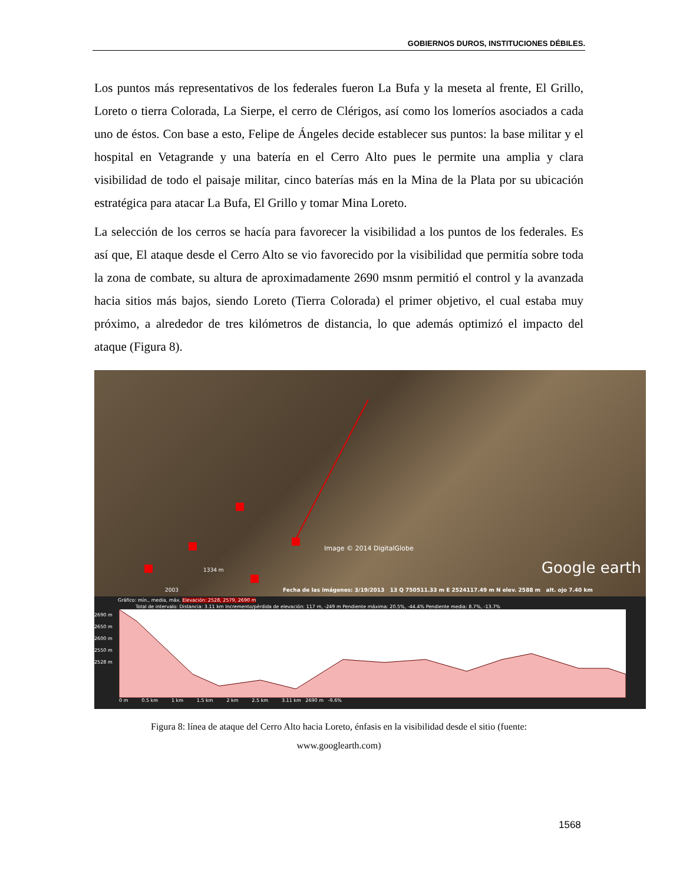GOBIERNOS DUROS, INSTITUCIONES DÉBILES.
Los puntos más representativos de los federales fueron La Bufa y la meseta al frente, El Grillo, Loreto o tierra Colorada, La Sierpe, el cerro de Clérigos, así como los lomeríos asociados a cada uno de éstos. Con base a esto, Felipe de Ángeles decide establecer sus puntos: la base militar y el hospital en Vetagrande y una batería en el Cerro Alto pues le permite una amplia y clara visibilidad de todo el paisaje militar, cinco baterías más en la Mina de la Plata por su ubicación estratégica para atacar La Bufa, El Grillo y tomar Mina Loreto.
La selección de los cerros se hacía para favorecer la visibilidad a los puntos de los federales. Es así que, El ataque desde el Cerro Alto se vio favorecido por la visibilidad que permitía sobre toda la zona de combate, su altura de aproximadamente 2690 msnm permitió el control y la avanzada hacia sitios más bajos, siendo Loreto (Tierra Colorada) el primer objetivo, el cual estaba muy próximo, a alrededor de tres kilómetros de distancia, lo que además optimizó el impacto del ataque (Figura 8).
Image © 2014 DigitalGlobe
1334 m Google earth
2003
Fecha de las imágenes: 3/19/2013 13 Q 750511.33 m E 2524117.49 m N elev. 2588 m alt. ojo 7.40 km
Gráfico: mín., media, máx. Elevación: 2528, 2579, 2690 m
Total de intervalo: Distancia: 3.11 km Incremento/pérdida de elevación: 117 m, -249 m Pendiente máxima: 20.5%, -44.4% Pendiente media: 8.7%, -13.7%
2690 m
2650 m
2600 m
2550 m
2528 m
0 m 0.5 km 1 km 1.5 km 2 km 2.5 km 3.11 km 2690 m -9.6%
Figura 8: línea de ataque del Cerro Alto hacia Loreto, énfasis en la visibilidad desde el sitio (fuente:
www.googlearth.com)
1568